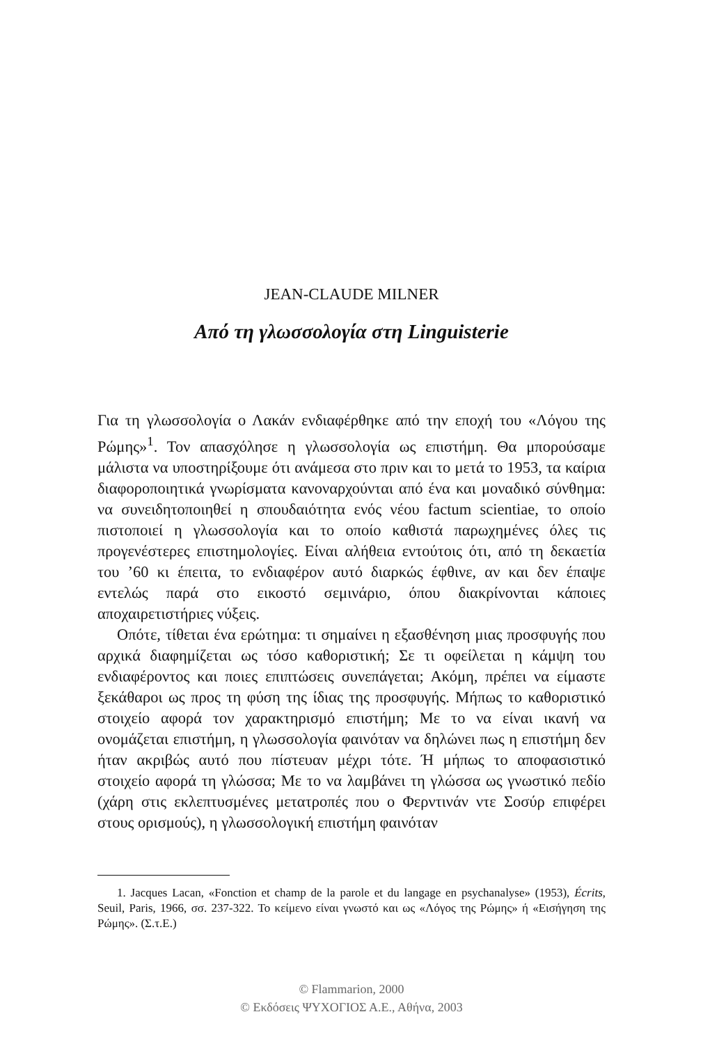JEAN-CLAUDE MILNER
Από τη γλωσσολογία στη Linguisterie
Για τη γλωσσολογία ο Λακάν ενδιαφέρθηκε από την εποχή του «Λόγου της Ρώμης»<sup>1</sup>. Τον απασχόλησε η γλωσσολογία ως επιστήμη. Θα μπορούσαμε μάλιστα να υποστηρίξουμε ότι ανάμεσα στο πριν και το μετά το 1953, τα καίρια διαφοροποιητικά γνωρίσματα κανοναρχούνται από ένα και μοναδικό σύνθημα: να συνειδητοποιηθεί η σπουδαιότητα ενός νέου factum scientiae, το οποίο πιστοποιεί η γλωσσολογία και το οποίο καθιστά παρωχημένες όλες τις προγενέστερες επιστημολογίες. Είναι αλήθεια εντούτοις ότι, από τη δεκαετία του ’60 κι έπειτα, το ενδιαφέρον αυτό διαρκώς έφθινε, αν και δεν έπαψε εντελώς παρά στο εικοστό σεμινάριο, όπου διακρίνονται κάποιες αποχαιρετιστήριες νύξεις.
Οπότε, τίθεται ένα ερώτημα: τι σημαίνει η εξασθένηση μιας προσφυγής που αρχικά διαφημίζεται ως τόσο καθοριστική; Σε τι οφείλεται η κάμψη του ενδιαφέροντος και ποιες επιπτώσεις συνεπάγεται; Ακόμη, πρέπει να είμαστε ξεκάθαροι ως προς τη φύση της ίδιας της προσφυγής. Μήπως το καθοριστικό στοιχείο αφορά τον χαρακτηρισμό επιστήμη; Με το να είναι ικανή να ονομάζεται επιστήμη, η γλωσσολογία φαινόταν να δηλώνει πως η επιστήμη δεν ήταν ακριβώς αυτό που πίστευαν μέχρι τότε. Ή μήπως το αποφασιστικό στοιχείο αφορά τη γλώσσα; Με το να λαμβάνει τη γλώσσα ως γνωστικό πεδίο (χάρη στις εκλεπτυσμένες μετατροπές που ο Φερντινάν ντε Σοσύρ επιφέρει στους ορισμούς), η γλωσσολογική επιστήμη φαινόταν
1. Jacques Lacan, «Fonction et champ de la parole et du langage en psychanalyse» (1953), Écrits, Seuil, Paris, 1966, σσ. 237-322. Το κείμενο είναι γνωστό και ως «Λόγος της Ρώμης» ή «Εισήγηση της Ρώμης». (Σ.τ.Ε.)
© Flammarion, 2000
© Εκδόσεις ΨΥΧΟΓΙΟΣ Α.Ε., Αθήνα, 2003